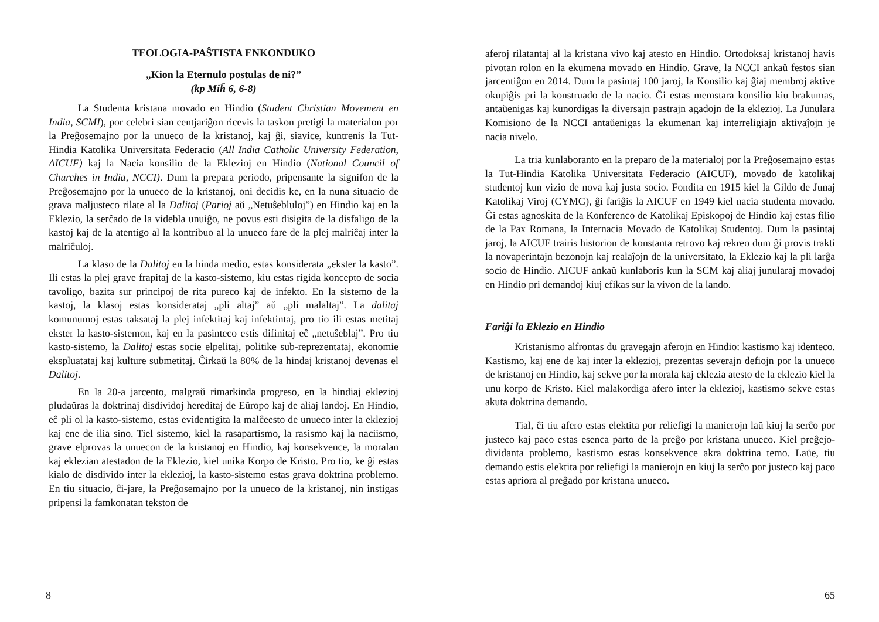TEOLOGIA-PAŜTISTA ENKONDUKO
„Kion la Eternulo postulas de ni?”
(kp Miĥ 6, 6-8)
La Studenta kristana movado en Hindio (Student Christian Movement en India, SCMI), por celebri sian centjariĝon ricevis la taskon pretigi la materialon por la Preĝosemajno por la unueco de la kristanoj, kaj ĝi, siavice, kuntrenis la Tut-Hindia Katolika Universitata Federacio (All India Catholic University Federation, AICUF) kaj la Nacia konsilio de la Eklezioj en Hindio (National Council of Churches in India, NCCI). Dum la prepara periodo, pripensante la signifon de la Preĝosemajno por la unueco de la kristanoj, oni decidis ke, en la nuna situacio de grava maljusteco rilate al la Dalitoj (Parioj aŭ „Netuŝebluloj”) en Hindio kaj en la Eklezio, la serĉado de la videbla unuiĝo, ne povus esti disigita de la disfaligo de la kastoj kaj de la atentigo al la kontribuo al la unueco fare de la plej malriĉaj inter la malriĉuloj.
La klaso de la Dalitoj en la hinda medio, estas konsiderata „ekster la kasto”. Ili estas la plej grave frapitaj de la kasto-sistemo, kiu estas rigida koncepto de socia tavoligo, bazita sur principoj de rita pureco kaj de infekto. En la sistemo de la kastoj, la klasoj estas konsiderataj „pli altaj” aŭ „pli malaltaj”. La dalitaj komunumoj estas taksataj la plej infektitaj kaj infektintaj, pro tio ili estas metitaj ekster la kasto-sistemon, kaj en la pasinteco estis difinitaj eĉ „netuŝeblaj”. Pro tiu kasto-sistemo, la Dalitoj estas socie elpelitaj, politike sub-reprezentataj, ekonomie ekspluatataj kaj kulture submetitaj. Ĉirkaŭ la 80% de la hindaj kristanoj devenas el Dalitoj.
En la 20-a jarcento, malgraŭ rimarkinda progreso, en la hindiaj eklezioj pludaŭras la doktrinaj disdividoj hereditaj de Eŭropo kaj de aliaj landoj. En Hindio, eĉ pli ol la kasto-sistemo, estas evidentigita la malĉeesto de unueco inter la eklezioj kaj ene de ilia sino. Tiel sistemo, kiel la rasapartismo, la rasismo kaj la naciismo, grave elprovas la unuecon de la kristanoj en Hindio, kaj konsekvence, la moralan kaj eklezian atestadon de la Eklezio, kiel unika Korpo de Kristo. Pro tio, ke ĝi estas kialo de disdivido inter la eklezioj, la kasto-sistemo estas grava doktrina problemo. En tiu situacio, ĉi-jare, la Preĝosemajno por la unueco de la kristanoj, nin instigas pripensi la famkonatan tekston de
8
aferoj rilatantaj al la kristana vivo kaj atesto en Hindio. Ortodoksaj kristanoj havis pivotan rolon en la ekumena movado en Hindio. Grave, la NCCI ankaŭ festos sian jarcentiĝon en 2014. Dum la pasintaj 100 jaroj, la Konsilio kaj ĝiaj membroj aktive okupiĝis pri la konstruado de la nacio. Ĝi estas memstara konsilio kiu brakumas, antaŭenigas kaj kunordigas la diversajn pastrajn agadojn de la eklezioj. La Junulara Komisiono de la NCCI antaŭenigas la ekumenan kaj interreligiajn aktivaĵojn je nacia nivelo.
La tria kunlaboranto en la preparo de la materialoj por la Preĝosemajno estas la Tut-Hindia Katolika Universitata Federacio (AICUF), movado de katolikaj studentoj kun vizio de nova kaj justa socio. Fondita en 1915 kiel la Gildo de Junaj Katolikaj Viroj (CYMG), ĝi fariĝis la AICUF en 1949 kiel nacia studenta movado. Ĝi estas agnoskita de la Konferenco de Katolikaj Episkopoj de Hindio kaj estas filio de la Pax Romana, la Internacia Movado de Katolikaj Studentoj. Dum la pasintaj jaroj, la AICUF trairis historion de konstanta retrovo kaj rekreo dum ĝi provis trakti la novaperintajn bezonojn kaj realaĵojn de la universitato, la Eklezio kaj la pli larĝa socio de Hindio. AICUF ankaŭ kunlaboris kun la SCM kaj aliaj junularaj movadoj en Hindio pri demandoj kiuj efikas sur la vivon de la lando.
Fariĝi la Eklezio en Hindio
Kristanismo alfrontas du gravegajn aferojn en Hindio: kastismo kaj identeco. Kastismo, kaj ene de kaj inter la eklezioj, prezentas severajn defiojn por la unueco de kristanoj en Hindio, kaj sekve por la morala kaj eklezia atesto de la eklezio kiel la unu korpo de Kristo. Kiel malakordiga afero inter la eklezioj, kastismo sekve estas akuta doktrina demando.
Tial, ĉi tiu afero estas elektita por reliefigi la manierojn laŭ kiuj la serĉo por justeco kaj paco estas esenca parto de la preĝo por kristana unueco. Kiel preĝejo-dividanta problemo, kastismo estas konsekvence akra doktrina temo. Laŭe, tiu demando estis elektita por reliefigi la manierojn en kiuj la serĉo por justeco kaj paco estas apriora al preĝado por kristana unueco.
65